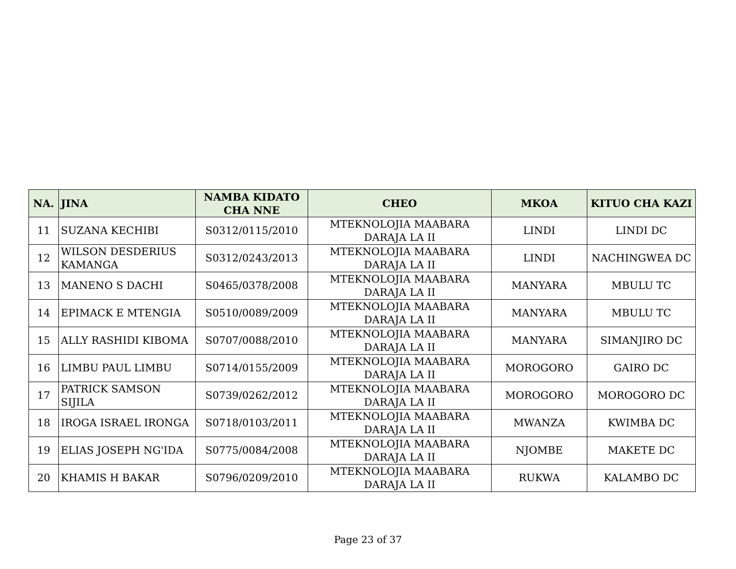| NA. | JINA | NAMBA KIDATO CHA NNE | CHEO | MKOA | KITUO CHA KAZI |
| --- | --- | --- | --- | --- | --- |
| 11 | SUZANA KECHIBI | S0312/0115/2010 | MTEKNOLOJIA MAABARA DARAJA LA II | LINDI | LINDI DC |
| 12 | WILSON DESDERIUS KAMANGA | S0312/0243/2013 | MTEKNOLOJIA MAABARA DARAJA LA II | LINDI | NACHINGWEA DC |
| 13 | MANENO S DACHI | S0465/0378/2008 | MTEKNOLOJIA MAABARA DARAJA LA II | MANYARA | MBULU TC |
| 14 | EPIMACK E MTENGIA | S0510/0089/2009 | MTEKNOLOJIA MAABARA DARAJA LA II | MANYARA | MBULU TC |
| 15 | ALLY RASHIDI KIBOMA | S0707/0088/2010 | MTEKNOLOJIA MAABARA DARAJA LA II | MANYARA | SIMANJIRO DC |
| 16 | LIMBU PAUL LIMBU | S0714/0155/2009 | MTEKNOLOJIA MAABARA DARAJA LA II | MOROGORO | GAIRO DC |
| 17 | PATRICK SAMSON SIJILA | S0739/0262/2012 | MTEKNOLOJIA MAABARA DARAJA LA II | MOROGORO | MOROGORO DC |
| 18 | IROGA ISRAEL IRONGA | S0718/0103/2011 | MTEKNOLOJIA MAABARA DARAJA LA II | MWANZA | KWIMBA DC |
| 19 | ELIAS JOSEPH NG'IDA | S0775/0084/2008 | MTEKNOLOJIA MAABARA DARAJA LA II | NJOMBE | MAKETE DC |
| 20 | KHAMIS H BAKAR | S0796/0209/2010 | MTEKNOLOJIA MAABARA DARAJA LA II | RUKWA | KALAMBO DC |
Page 23 of 37